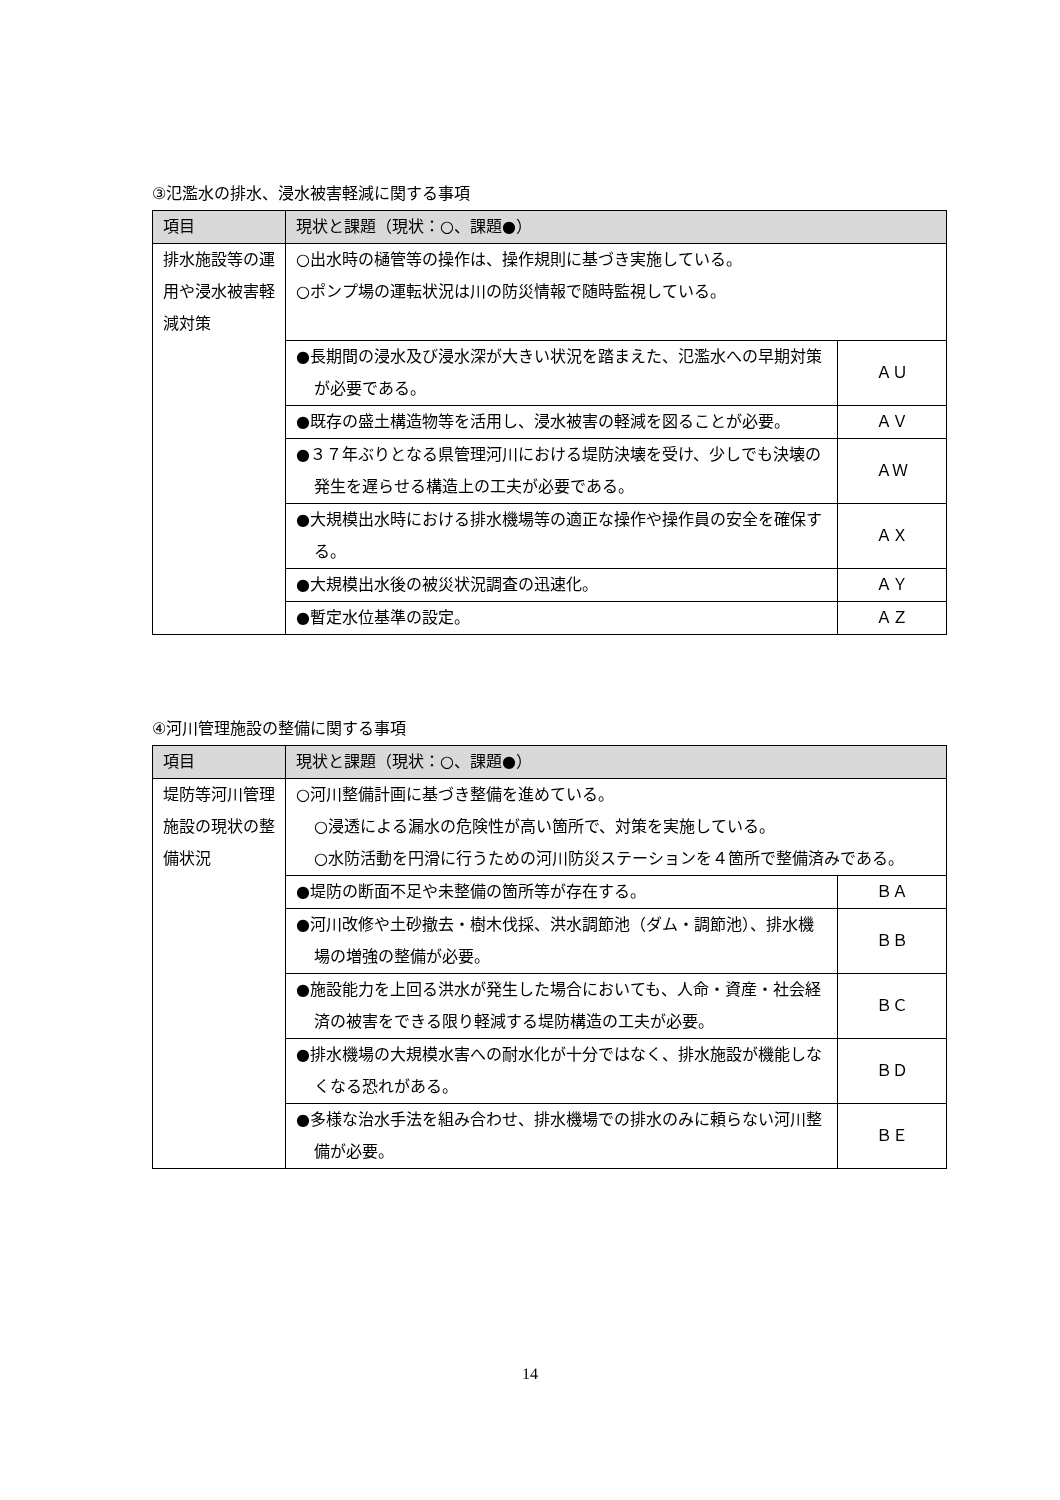③氾濫水の排水、浸水被害軽減に関する事項
| 項目 | 現状と課題（現状：○、課題●） | |
| --- | --- | --- |
| 排水施設等の運用や浸水被害軽減対策 | ○出水時の樋管等の操作は、操作規則に基づき実施している。 ○ポンプ場の運転状況は川の防災情報で随時監視している。 | |
| | ●長期間の浸水及び浸水深が大きい状況を踏まえた、氾濫水への早期対策が必要である。 | ＡＵ |
| | ●既存の盛土構造物等を活用し、浸水被害の軽減を図ることが必要。 | ＡＶ |
| | ●３７年ぶりとなる県管理河川における堤防決壊を受け、少しでも決壊の発生を遅らせる構造上の工夫が必要である。 | ＡＷ |
| | ●大規模出水時における排水機場等の適正な操作や操作員の安全を確保する。 | ＡＸ |
| | ●大規模出水後の被災状況調査の迅速化。 | ＡＹ |
| | ●暫定水位基準の設定。 | ＡＺ |
④河川管理施設の整備に関する事項
| 項目 | 現状と課題（現状：○、課題●） | |
| --- | --- | --- |
| 堤防等河川管理施設の現状の整備状況 | ○河川整備計画に基づき整備を進めている。 ○浸透による漏水の危険性が高い箇所で、対策を実施している。 ○水防活動を円滑に行うための河川防災ステーションを４箇所で整備済みである。 | |
| | ●堤防の断面不足や未整備の箇所等が存在する。 | ＢＡ |
| | ●河川改修や土砂撤去・樹木伐採、洪水調節池（ダム・調節池）、排水機場の増強の整備が必要。 | ＢＢ |
| | ●施設能力を上回る洪水が発生した場合においても、人命・資産・社会経済の被害をできる限り軽減する堤防構造の工夫が必要。 | ＢＣ |
| | ●排水機場の大規模水害への耐水化が十分ではなく、排水施設が機能しなくなる恐れがある。 | ＢＤ |
| | ●多様な治水手法を組み合わせ、排水機場での排水のみに頼らない河川整備が必要。 | ＢＥ |
14